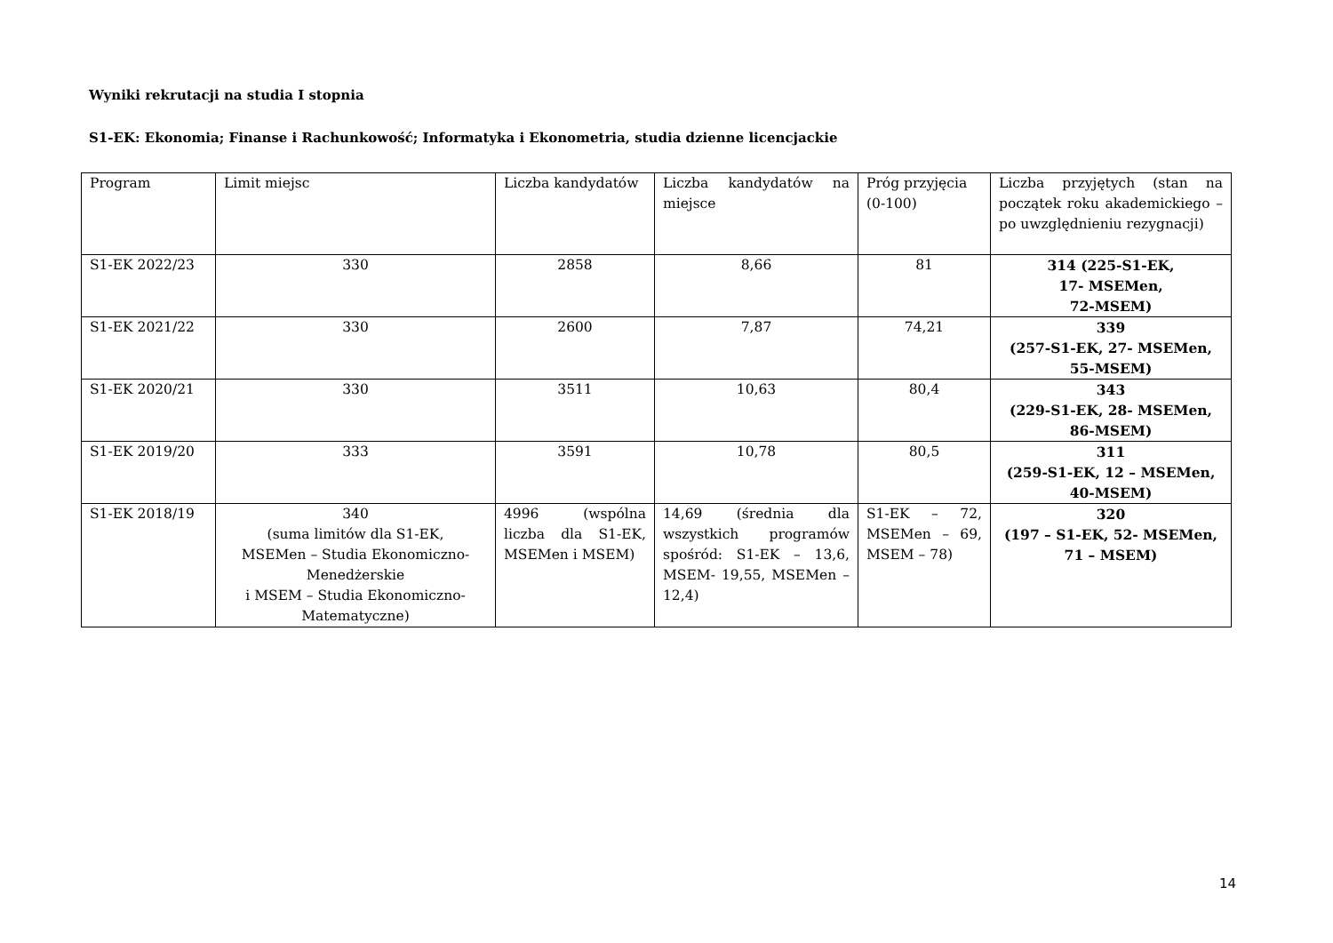Wyniki rekrutacji na studia I stopnia
S1-EK: Ekonomia; Finanse i Rachunkowość; Informatyka i Ekonometria, studia dzienne licencjackie
| Program | Limit miejsc | Liczba kandydatów | Liczba kandydatów na miejsce | Próg przyjęcia (0-100) | Liczba przyjętych (stan na początek roku akademickiego – po uwzględnieniu rezygnacji) |
| S1-EK 2022/23 | 330 | 2858 | 8,66 | 81 | 314 (225-S1-EK, 17- MSEMen, 72-MSEM) |
| S1-EK 2021/22 | 330 | 2600 | 7,87 | 74,21 | 339 (257-S1-EK, 27- MSEMen, 55-MSEM) |
| S1-EK 2020/21 | 330 | 3511 | 10,63 | 80,4 | 343 (229-S1-EK, 28- MSEMen, 86-MSEM) |
| S1-EK 2019/20 | 333 | 3591 | 10,78 | 80,5 | 311 (259-S1-EK, 12 – MSEMen, 40-MSEM) |
| S1-EK 2018/19 | 340 (suma limitów dla S1-EK, MSEMen – Studia Ekonomiczno-Menedżerskie i MSEM – Studia Ekonomiczno-Matematyczne) | 4996 (wspólna liczba dla S1-EK, MSEMen i MSEM) | 14,69 (średnia dla wszystkich programów spośród: S1-EK – 13,6, MSEM- 19,55, MSEMen – 12,4) | S1-EK – 72, MSEMen – 69, MSEM – 78) | 320 (197 – S1-EK, 52- MSEMen, 71 – MSEM) |
14